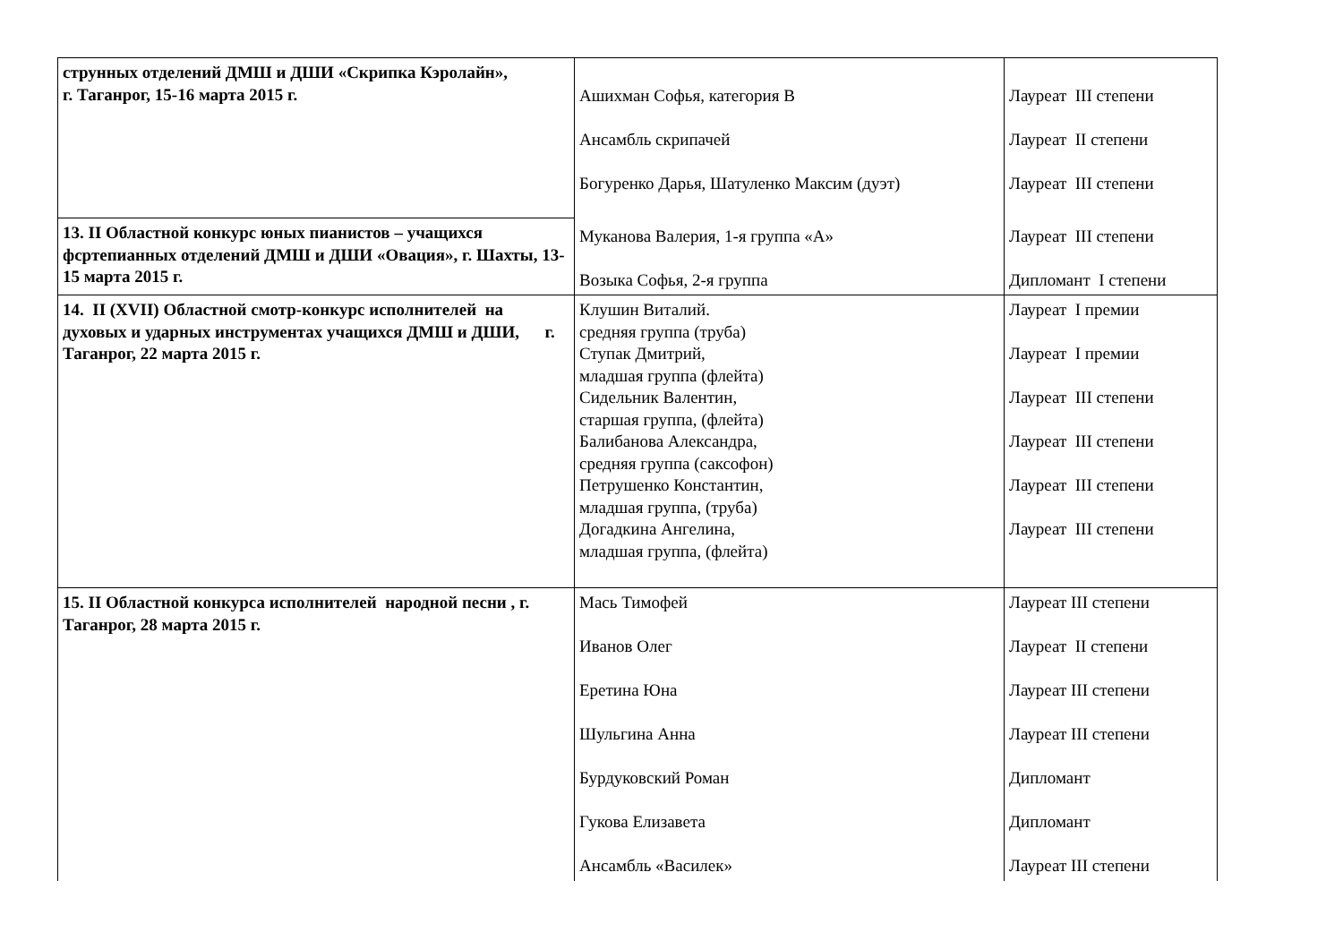| струнных отделений ДМШ и ДШИ «Скрипка Кэролайн», г. Таганрог, 15-16 марта 2015 г. | Ашихман Софья, категория В Ансамбль скрипачей Богуренко Дарья, Шатуленко Максим (дуэт) Муканова Валерия, 1-я группа «А» Возыка Софья, 2-я группа | Лауреат III степени Лауреат II степени Лауреат III степени Лауреат III степени Дипломант I степени |
| 13. II Областной конкурс юных пианистов – учащихся фсртепианных отделений ДМШ и ДШИ «Овация», г. Шахты, 13-15 марта 2015 г. | | |
| 14. II (XVII) Областной смотр-конкурс исполнителей на духовых и ударных инструментах учащихся ДМШ и ДШИ, г. Таганрог, 22 марта 2015 г. | Клушин Виталий. средняя группа (труба) Ступак Дмитрий, младшая группа (флейта) Сидельник Валентин, старшая группа, (флейта) Балибанова Александра, средняя группа (саксофон) Петрушенко Константин, младшая группа, (труба) Догадкина Ангелина, младшая группа, (флейта) | Лауреат I премии Лауреат I премии Лауреат III степени Лауреат III степени Лауреат III степени Лауреат III степени |
| 15. II Областной конкурса исполнителей народной песни , г. Таганрог, 28 марта 2015 г. | Мась Тимофей Иванов Олег Еретина Юна Шульгина Анна Бурдуковский Роман Гукова Елизавета Ансамбль «Василек» | Лауреат III степени Лауреат II степени Лауреат III степени Лауреат III степени Дипломант Дипломант Лауреат III степени |